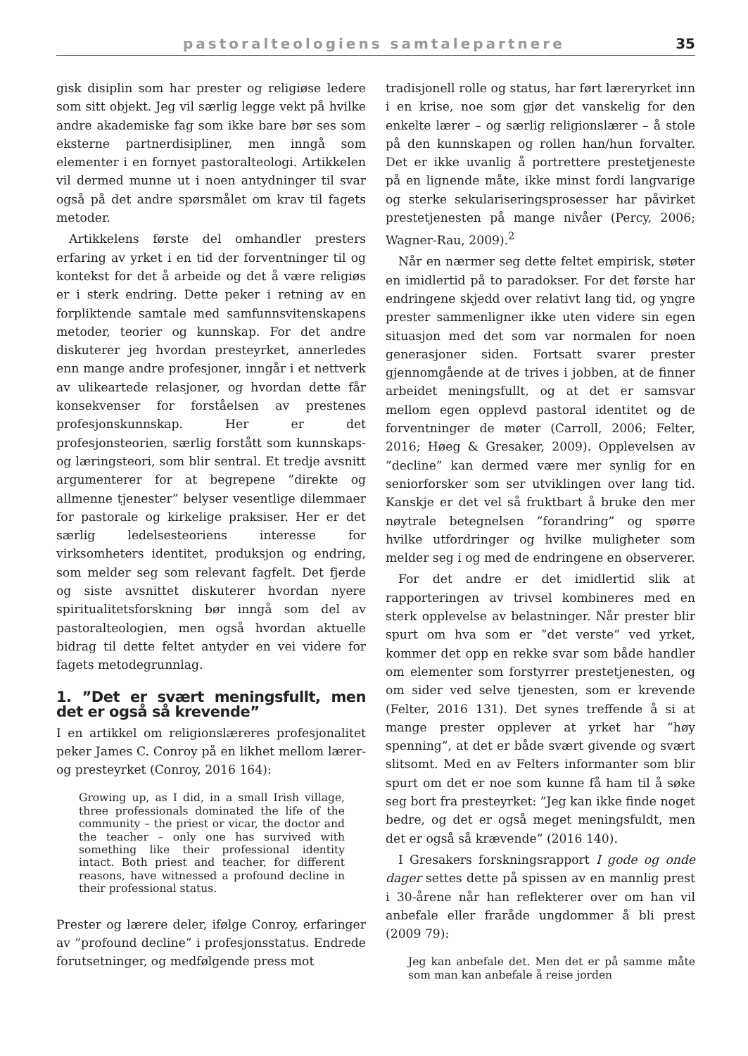pastoralteologiens samtalepartnere 35
gisk disiplin som har prester og religiøse ledere som sitt objekt. Jeg vil særlig legge vekt på hvilke andre akademiske fag som ikke bare bør ses som eksterne partnerdisipliner, men inngå som elementer i en fornyet pastoralteologi. Artikkelen vil dermed munne ut i noen antydninger til svar også på det andre spørsmålet om krav til fagets metoder.
Artikkelens første del omhandler presters erfaring av yrket i en tid der forventninger til og kontekst for det å arbeide og det å være religiøs er i sterk endring. Dette peker i retning av en forpliktende samtale med samfunnsvitenskapens metoder, teorier og kunnskap. For det andre diskuterer jeg hvordan presteyrket, annerledes enn mange andre profesjoner, inngår i et nettverk av ulikeartede relasjoner, og hvordan dette får konsekvenser for forståelsen av prestenes profesjonskunnskap. Her er det profesjonsteorien, særlig forstått som kunnskaps- og læringsteori, som blir sentral. Et tredje avsnitt argumenterer for at begrepene ”direkte og allmenne tjenester” belyser vesentlige dilemmaer for pastorale og kirkelige praksiser. Her er det særlig ledelsesteoriens interesse for virksomheters identitet, produksjon og endring, som melder seg som relevant fagfelt. Det fjerde og siste avsnittet diskuterer hvordan nyere spiritualitetsforskning bør inngå som del av pastoralteologien, men også hvordan aktuelle bidrag til dette feltet antyder en vei videre for fagets metodegrunnlag.
1. ”Det er svært meningsfullt, men det er også så krevende”
I en artikkel om religionslæreres profesjonalitet peker James C. Conroy på en likhet mellom lærer- og presteyrket (Conroy, 2016 164):
Growing up, as I did, in a small Irish village, three professionals dominated the life of the community – the priest or vicar, the doctor and the teacher – only one has survived with something like their professional identity intact. Both priest and teacher, for different reasons, have witnessed a profound decline in their professional status.
Prester og lærere deler, ifølge Conroy, erfaringer av ”profound decline” i profesjonsstatus. Endrede forutsetninger, og medfølgende press mot
tradisjonell rolle og status, har ført læreryrket inn i en krise, noe som gjør det vanskelig for den enkelte lærer – og særlig religionslærer – å stole på den kunnskapen og rollen han/hun forvalter. Det er ikke uvanlig å portrettere prestetjeneste på en lignende måte, ikke minst fordi langvarige og sterke sekulariseringsprosesser har påvirket prestetjenesten på mange nivåer (Percy, 2006; Wagner-Rau, 2009).<sup>2</sup>
Når en nærmer seg dette feltet empirisk, støter en imidlertid på to paradokser. For det første har endringene skjedd over relativt lang tid, og yngre prester sammenligner ikke uten videre sin egen situasjon med det som var normalen for noen generasjoner siden. Fortsatt svarer prester gjennomgående at de trives i jobben, at de finner arbeidet meningsfullt, og at det er samsvar mellom egen opplevd pastoral identitet og de forventninger de møter (Carroll, 2006; Felter, 2016; Høeg & Gresaker, 2009). Opplevelsen av ”decline” kan dermed være mer synlig for en seniorforsker som ser utviklingen over lang tid. Kanskje er det vel så fruktbart å bruke den mer nøytrale betegnelsen ”forandring” og spørre hvilke utfordringer og hvilke muligheter som melder seg i og med de endringene en observerer.
For det andre er det imidlertid slik at rapporteringen av trivsel kombineres med en sterk opplevelse av belastninger. Når prester blir spurt om hva som er ”det verste” ved yrket, kommer det opp en rekke svar som både handler om elementer som forstyrrer prestetjenesten, og om sider ved selve tjenesten, som er krevende (Felter, 2016 131). Det synes treffende å si at mange prester opplever at yrket har ”høy spenning”, at det er både svært givende og svært slitsomt. Med en av Felters informanter som blir spurt om det er noe som kunne få ham til å søke seg bort fra presteyrket: ”Jeg kan ikke finde noget bedre, og det er også meget meningsfuldt, men det er også så krævende” (2016 140).
I Gresakers forskningsrapport I gode og onde dager settes dette på spissen av en mannlig prest i 30-årene når han reflekterer over om han vil anbefale eller fraråde ungdommer å bli prest (2009 79):
Jeg kan anbefale det. Men det er på samme måte som man kan anbefale å reise jorden